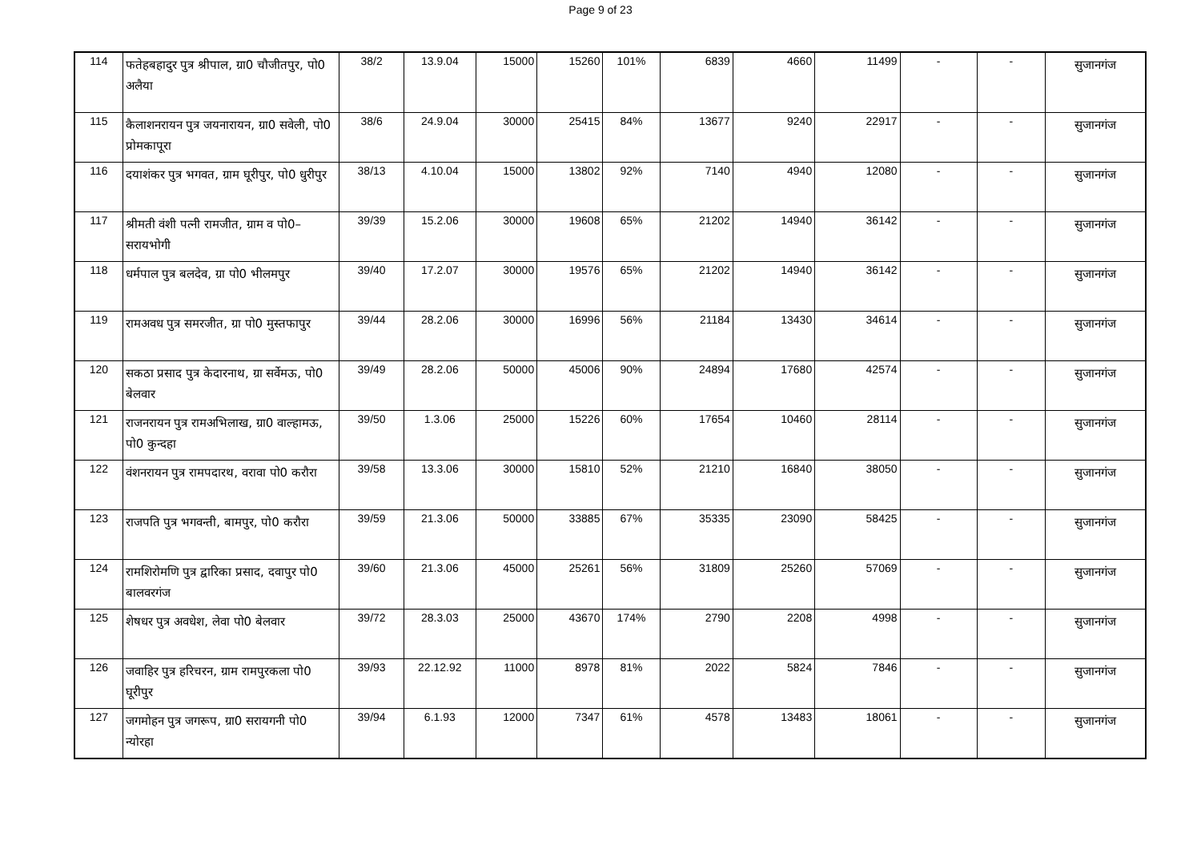Page 9 of 23
| 114 | फतेहबहादुर पुत्र श्रीपाल, ग्रा0 चौजीतपुर, पो0 अलैया | 38/2 | 13.9.04 | 15000 | 15260 | 101% | 6839 | 4660 | 11499 | - | - | सुजानगंज |
| 115 | कैलाशनरायन पुत्र जयनारायन, ग्रा0 सवेली, पो0 प्रोमकापूरा | 38/6 | 24.9.04 | 30000 | 25415 | 84% | 13677 | 9240 | 22917 | - | - | सुजानगंज |
| 116 | दयाशंकर पुत्र भगवत, ग्राम घूरीपुर, पो0 धुरीपुर | 38/13 | 4.10.04 | 15000 | 13802 | 92% | 7140 | 4940 | 12080 | - | - | सुजानगंज |
| 117 | श्रीमती वंशी पत्नी रामजीत, ग्राम व पो0–सरायभोगी | 39/39 | 15.2.06 | 30000 | 19608 | 65% | 21202 | 14940 | 36142 | - | - | सुजानगंज |
| 118 | धर्मपाल पुत्र बलदेव, ग्रा पो0 भीलमपुर | 39/40 | 17.2.07 | 30000 | 19576 | 65% | 21202 | 14940 | 36142 | - | - | सुजानगंज |
| 119 | रामअवध पुत्र समरजीत, ग्रा पो0 मुस्तफापुर | 39/44 | 28.2.06 | 30000 | 16996 | 56% | 21184 | 13430 | 34614 | - | - | सुजानगंज |
| 120 | सकठा प्रसाद पुत्र केदारनाथ, ग्रा सर्वेमऊ, पो0 बेलवार | 39/49 | 28.2.06 | 50000 | 45006 | 90% | 24894 | 17680 | 42574 | - | - | सुजानगंज |
| 121 | राजनरायन पुत्र रामअभिलाख, ग्रा0 वाल्हामऊ, पो0 कुन्दहा | 39/50 | 1.3.06 | 25000 | 15226 | 60% | 17654 | 10460 | 28114 | - | - | सुजानगंज |
| 122 | वंशनरायन पुत्र रामपदारथ, वरावा पो0 करौरा | 39/58 | 13.3.06 | 30000 | 15810 | 52% | 21210 | 16840 | 38050 | - | - | सुजानगंज |
| 123 | राजपति पुत्र भगवन्ती, बामपुर, पो0 करौरा | 39/59 | 21.3.06 | 50000 | 33885 | 67% | 35335 | 23090 | 58425 | - | - | सुजानगंज |
| 124 | रामशिरोमणि पुत्र द्वारिका प्रसाद, दवापुर पो0 बालवरगंज | 39/60 | 21.3.06 | 45000 | 25261 | 56% | 31809 | 25260 | 57069 | - | - | सुजानगंज |
| 125 | शेषधर पुत्र अवधेश, लेवा पो0 बेलवार | 39/72 | 28.3.03 | 25000 | 43670 | 174% | 2790 | 2208 | 4998 | - | - | सुजानगंज |
| 126 | जवाहिर पुत्र हरिचरन, ग्राम रामपुरकला पो0 घूरीपुर | 39/93 | 22.12.92 | 11000 | 8978 | 81% | 2022 | 5824 | 7846 | - | - | सुजानगंज |
| 127 | जगमोहन पुत्र जगरूप, ग्रा0 सरायगनी पो0 न्योरहा | 39/94 | 6.1.93 | 12000 | 7347 | 61% | 4578 | 13483 | 18061 | - | - | सुजानगंज |